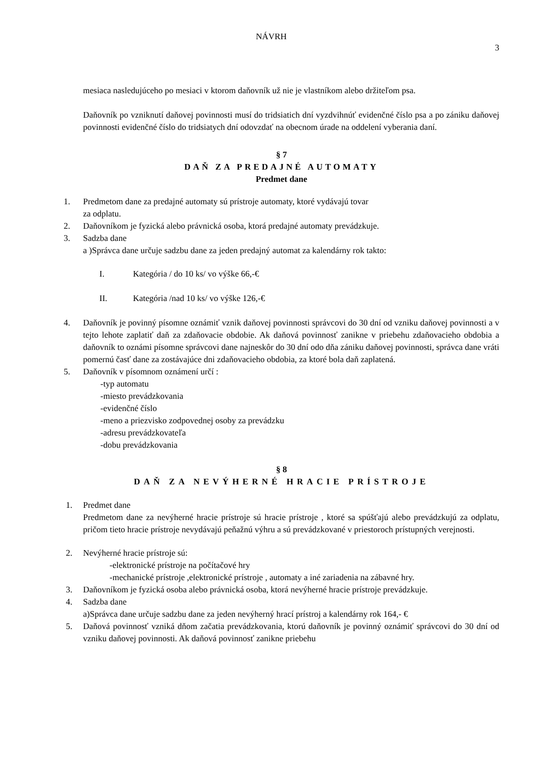NÁVRH
3
mesiaca nasledujúceho po mesiaci v ktorom daňovník už nie je vlastníkom alebo držiteľom psa.
Daňovník po vzniknutí daňovej povinnosti musí do tridsiatich dní vyzdvihnúť evidenčné číslo psa a po zániku daňovej povinnosti evidenčné číslo do tridsiatych dní odovzdať na obecnom úrade na oddelení vyberania daní.
§ 7
DAŇ ZA PREDAJNÉ AUTOMATY
Predmet dane
1. Predmetom dane za predajné automaty sú prístroje automaty, ktoré vydávajú tovar
za odplatu.
2. Daňovníkom je fyzická alebo právnická osoba, ktorá predajné automaty prevádzkuje.
3. Sadzba dane
a )Správca dane určuje sadzbu dane za jeden predajný automat za kalendárny rok takto:
I. Kategória / do 10 ks/ vo výške 66,-€
II. Kategória /nad 10 ks/ vo výške 126,-€
4. Daňovník je povinný písomne oznámiť vznik daňovej povinnosti správcovi do 30 dní od vzniku daňovej povinnosti a v tejto lehote zaplatiť daň za zdaňovacie obdobie. Ak daňová povinnosť zanikne v priebehu zdaňovacieho obdobia a daňovník to oznámi písomne správcovi dane najneskôr do 30 dní odo dňa zániku daňovej povinnosti, správca dane vráti pomernú časť dane za zostávajúce dni zdaňovacieho obdobia, za ktoré bola daň zaplatená.
5. Daňovník v písomnom oznámení určí :
-typ automatu
-miesto prevádzkovania
-evidenčné číslo
-meno a priezvisko zodpovednej osoby za prevádzku
-adresu prevádzkovateľa
-dobu prevádzkovania
§ 8
DAŇ ZA NEVÝHERNÉ HRACIE PRÍSTROJE
1. Predmet dane
Predmetom dane za nevýherné hracie prístroje sú hracie prístroje , ktoré sa spúšťajú alebo prevádzkujú za odplatu, pričom tieto hracie prístroje nevydávajú peňažnú výhru a sú prevádzkované v priestoroch prístupných verejnosti.
2. Nevýherné hracie prístroje sú:
-elektronické prístroje na počítačové hry
-mechanické prístroje ,elektronické prístroje , automaty a iné zariadenia na zábavné hry.
3. Daňovníkom je fyzická osoba alebo právnická osoba, ktorá nevýherné hracie prístroje prevádzkuje.
4. Sadzba dane
a)Správca dane určuje sadzbu dane za jeden nevýherný hrací prístroj a kalendárny rok 164,- €
5. Daňová povinnosť vzniká dňom začatia prevádzkovania, ktorú daňovník je povinný oznámiť správcovi do 30 dní od vzniku daňovej povinnosti. Ak daňová povinnosť zanikne priebehu